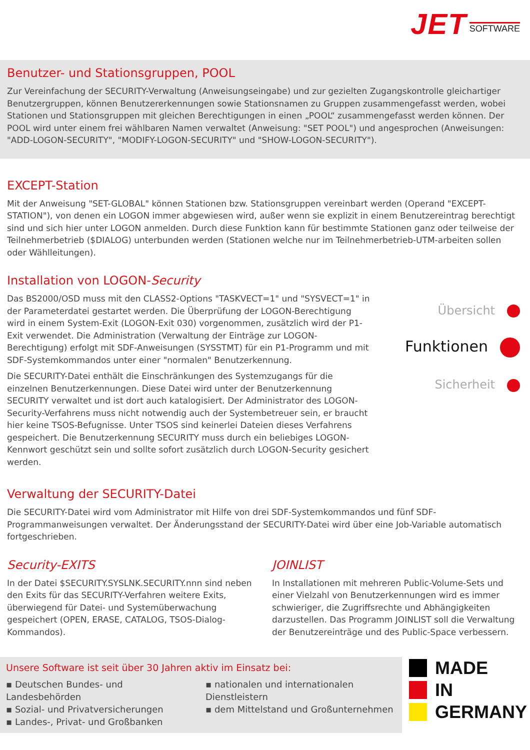JET SOFTWARE
Benutzer- und Stationsgruppen, POOL
Zur Vereinfachung der SECURITY-Verwaltung (Anweisungseingabe) und zur gezielten Zugangskontrolle gleichartiger Benutzergruppen, können Benutzererkennungen sowie Stationsnamen zu Gruppen zusammengefasst werden, wobei Stationen und Stationsgruppen mit gleichen Berechtigungen in einen „POOL“ zusammengefasst werden können. Der POOL wird unter einem frei wählbaren Namen verwaltet (Anweisung: "SET POOL") und angesprochen (Anweisungen: "ADD-LOGON-SECURITY", "MODIFY-LOGON-SECURITY" und "SHOW-LOGON-SECURITY").
EXCEPT-Station
Mit der Anweisung "SET-GLOBAL" können Stationen bzw. Stationsgruppen vereinbart werden (Operand "EXCEPT-STATION"), von denen ein LOGON immer abgewiesen wird, außer wenn sie explizit in einem Benutzereintrag berechtigt sind und sich hier unter LOGON anmelden. Durch diese Funktion kann für bestimmte Stationen ganz oder teilweise der Teilnehmerbetrieb ($DIALOG) unterbunden werden (Stationen welche nur im Teilnehmerbetrieb-UTM-arbeiten sollen oder Wählleitungen).
Installation von LOGON-Security
Das BS2000/OSD muss mit den CLASS2-Options "TASKVECT=1" und "SYSVECT=1" in der Parameterdatei gestartet werden. Die Überprüfung der LOGON-Berechtigung wird in einem System-Exit (LOGON-Exit 030) vorgenommen, zusätzlich wird der P1-Exit verwendet. Die Administration (Verwaltung der Einträge zur LOGON-Berechtigung) erfolgt mit SDF-Anweisungen (SYSSTMT) für ein P1-Programm und mit SDF-Systemkommandos unter einer "normalen" Benutzerkennung.
Die SECURITY-Datei enthält die Einschränkungen des Systemzugangs für die einzelnen Benutzerkennungen. Diese Datei wird unter der Benutzerkennung SECURITY verwaltet und ist dort auch katalogisiert. Der Administrator des LOGON-Security-Verfahrens muss nicht notwendig auch der Systembetreuer sein, er braucht hier keine TSOS-Befugnisse. Unter TSOS sind keinerlei Dateien dieses Verfahrens gespeichert. Die Benutzerkennung SECURITY muss durch ein beliebiges LOGON-Kennwort geschützt sein und sollte sofort zusätzlich durch LOGON-Security gesichert werden.
Übersicht
Funktionen
Sicherheit
Verwaltung der SECURITY-Datei
Die SECURITY-Datei wird vom Administrator mit Hilfe von drei SDF-Systemkommandos und fünf SDF-Programmanweisungen verwaltet. Der Änderungsstand der SECURITY-Datei wird über eine Job-Variable automatisch fortgeschrieben.
Security-EXITS
In der Datei $SECURITY.SYSLNK.SECURITY.nnn sind neben den Exits für das SECURITY-Verfahren weitere Exits, überwiegend für Datei- und Systemüberwachung gespeichert (OPEN, ERASE, CATALOG, TSOS-Dialog-Kommandos).
JOINLIST
In Installationen mit mehreren Public-Volume-Sets und einer Vielzahl von Benutzerkennungen wird es immer schwieriger, die Zugriffsrechte und Abhängigkeiten darzustellen. Das Programm JOINLIST soll die Verwaltung der Benutzereinträge und des Public-Space verbessern.
Unsere Software ist seit über 30 Jahren aktiv im Einsatz bei:
▪ Deutschen Bundes- und Landesbehörden
▪ Sozial- und Privatversicherungen
▪ Landes-, Privat- und Großbanken
▪ nationalen und internationalen Dienstleistern
▪ dem Mittelstand und Großunternehmen
MADE
IN
GERMANY